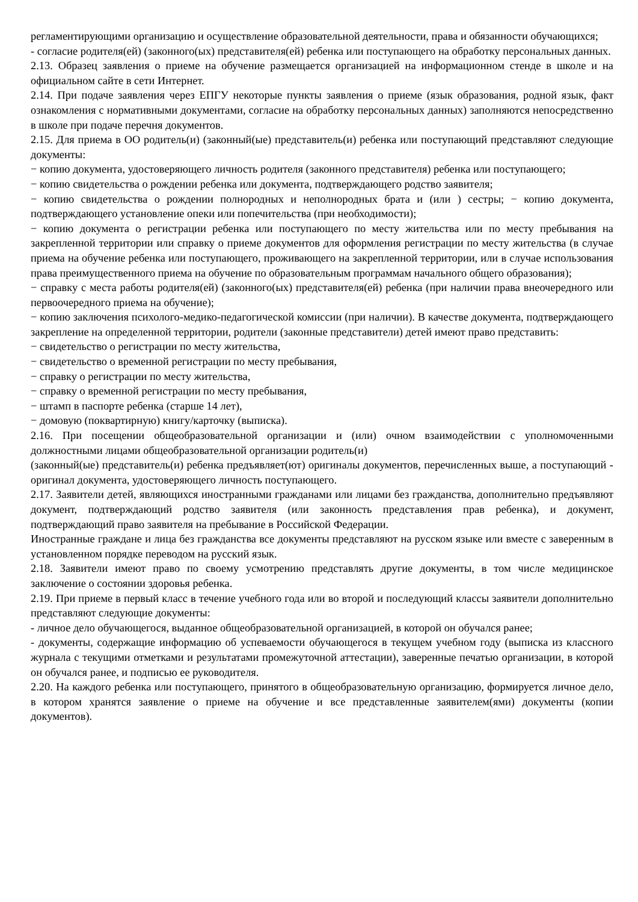регламентирующими организацию и осуществление образовательной деятельности, права и обязанности обучающихся;
- согласие родителя(ей) (законного(ых) представителя(ей) ребенка или поступающего на обработку персональных данных.
2.13. Образец заявления о приеме на обучение размещается организацией на информационном стенде в школе и на официальном сайте в сети Интернет.
2.14. При подаче заявления через ЕПГУ некоторые пункты заявления о приеме (язык образования, родной язык, факт ознакомления с нормативными документами, согласие на обработку персональных данных) заполняются непосредственно в школе при подаче перечня документов.
2.15. Для приема в ОО родитель(и) (законный(ые) представитель(и) ребенка или поступающий представляют следующие документы:
− копию документа, удостоверяющего личность родителя (законного представителя) ребенка или поступающего;
− копию свидетельства о рождении ребенка или документа, подтверждающего родство заявителя;
− копию свидетельства о рождении полнородных и неполнородных брата и (или ) сестры; − копию документа, подтверждающего установление опеки или попечительства (при необходимости);
− копию документа о регистрации ребенка или поступающего по месту жительства или по месту пребывания на закрепленной территории или справку о приеме документов для оформления регистрации по месту жительства (в случае приема на обучение ребенка или поступающего, проживающего на закрепленной территории, или в случае использования права преимущественного приема на обучение по образовательным программам начального общего образования);
− справку с места работы родителя(ей) (законного(ых) представителя(ей) ребенка (при наличии права внеочередного или первоочередного приема на обучение);
− копию заключения психолого-медико-педагогической комиссии (при наличии). В качестве документа, подтверждающего закрепление на определенной территории, родители (законные представители) детей имеют право представить:
− свидетельство о регистрации по месту жительства,
− свидетельство о временной регистрации по месту пребывания,
− справку о регистрации по месту жительства,
− справку о временной регистрации по месту пребывания,
− штамп в паспорте ребенка (старше 14 лет),
− домовую (поквартирную) книгу/карточку (выписка).
2.16. При посещении общеобразовательной организации и (или) очном взаимодействии с уполномоченными должностными лицами общеобразовательной организации родитель(и)
(законный(ые) представитель(и) ребенка предъявляет(ют) оригиналы документов, перечисленных выше, а поступающий - оригинал документа, удостоверяющего личность поступающего.
2.17. Заявители детей, являющихся иностранными гражданами или лицами без гражданства, дополнительно предъявляют документ, подтверждающий родство заявителя (или законность представления прав ребенка), и документ, подтверждающий право заявителя на пребывание в Российской Федерации.
Иностранные граждане и лица без гражданства все документы представляют на русском языке или вместе с заверенным в установленном порядке переводом на русский язык.
2.18. Заявители имеют право по своему усмотрению представлять другие документы, в том числе медицинское заключение о состоянии здоровья ребенка.
2.19. При приеме в первый класс в течение учебного года или во второй и последующий классы заявители дополнительно представляют следующие документы:
- личное дело обучающегося, выданное общеобразовательной организацией, в которой он обучался ранее;
- документы, содержащие информацию об успеваемости обучающегося в текущем учебном году (выписка из классного журнала с текущими отметками и результатами промежуточной аттестации), заверенные печатью организации, в которой он обучался ранее, и подписью ее руководителя.
2.20. На каждого ребенка или поступающего, принятого в общеобразовательную организацию, формируется личное дело, в котором хранятся заявление о приеме на обучение и все представленные заявителем(ями) документы (копии документов).